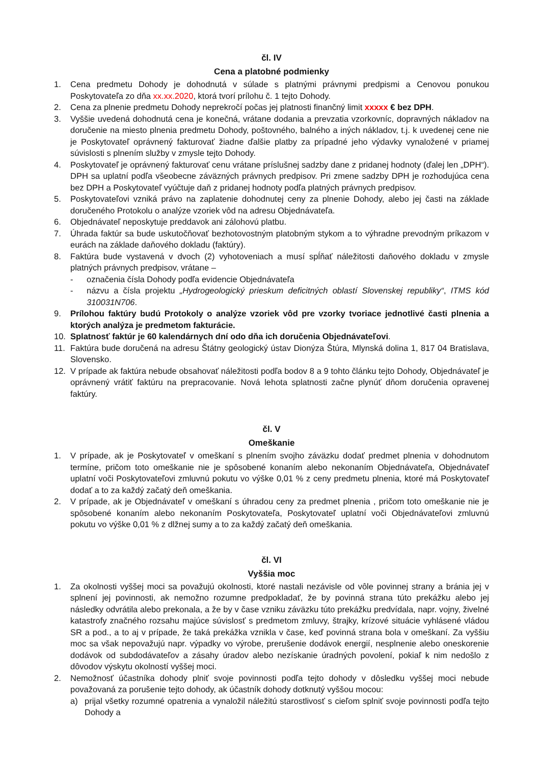čl. IV
Cena a platobné podmienky
1. Cena predmetu Dohody je dohodnutá v súlade s platnými právnymi predpismi a Cenovou ponukou Poskytovateľa zo dňa xx.xx.2020, ktorá tvorí prílohu č. 1 tejto Dohody.
2. Cena za plnenie predmetu Dohody neprekročí počas jej platnosti finančný limit xxxxx € bez DPH.
3. Vyššie uvedená dohodnutá cena je konečná, vrátane dodania a prevzatia vzorkovníc, dopravných nákladov na doručenie na miesto plnenia predmetu Dohody, poštovného, balného a iných nákladov, t.j. k uvedenej cene nie je Poskytovateľ oprávnený fakturovať žiadne ďalšie platby za prípadné jeho výdavky vynaložené v priamej súvislosti s plnením služby v zmysle tejto Dohody.
4. Poskytovateľ je oprávnený fakturovať cenu vrátane príslušnej sadzby dane z pridanej hodnoty (ďalej len „DPH“). DPH sa uplatní podľa všeobecne záväzných právnych predpisov. Pri zmene sadzby DPH je rozhodujúca cena bez DPH a Poskytovateľ vyúčtuje daň z pridanej hodnoty podľa platných právnych predpisov.
5. Poskytovateľovi vzniká právo na zaplatenie dohodnutej ceny za plnenie Dohody, alebo jej časti na základe doručeného Protokolu o analýze vzoriek vôd na adresu Objednávateľa.
6. Objednávateľ neposkytuje preddavok ani zálohovú platbu.
7. Úhrada faktúr sa bude uskutočňovať bezhotovostným platobným stykom a to výhradne prevodným príkazom v eurách na základe daňového dokladu (faktúry).
8. Faktúra bude vystavená v dvoch (2) vyhotoveniach a musí spĺňať náležitosti daňového dokladu v zmysle platných právnych predpisov, vrátane –
- označenia čísla Dohody podľa evidencie Objednávateľa
- názvu a čísla projektu „Hydrogeologický prieskum deficitných oblastí Slovenskej republiky“, ITMS kód 310031N706.
9. Prílohou faktúry budú Protokoly o analýze vzoriek vôd pre vzorky tvoriace jednotlivé časti plnenia a ktorých analýza je predmetom fakturácie.
10. Splatnosť faktúr je 60 kalendárnych dní odo dňa ich doručenia Objednávateľovi.
11. Faktúra bude doručená na adresu Štátny geologický ústav Dionýza Štúra, Mlynská dolina 1, 817 04 Bratislava, Slovensko.
12. V prípade ak faktúra nebude obsahovať náležitosti podľa bodov 8 a 9 tohto článku tejto Dohody, Objednávateľ je oprávnený vrátiť faktúru na prepracovanie. Nová lehota splatnosti začne plynúť dňom doručenia opravenej faktúry.
čl. V
Omeškanie
1. V prípade, ak je Poskytovateľ v omeškaní s plnením svojho záväzku dodať predmet plnenia v dohodnutom termíne, pričom toto omeškanie nie je spôsobené konaním alebo nekonaním Objednávateľa, Objednávateľ uplatní voči Poskytovateľovi zmluvnú pokutu vo výške 0,01 % z ceny predmetu plnenia, ktoré má Poskytovateľ dodať a to za každý začatý deň omeškania.
2. V prípade, ak je Objednávateľ v omeškaní s úhradou ceny za predmet plnenia , pričom toto omeškanie nie je spôsobené konaním alebo nekonaním Poskytovateľa, Poskytovateľ uplatní voči Objednávateľovi zmluvnú pokutu vo výške 0,01 % z dlžnej sumy a to za každý začatý deň omeškania.
čl. VI
Vyššia moc
1. Za okolnosti vyššej moci sa považujú okolnosti, ktoré nastali nezávisle od vôle povinnej strany a bránia jej v splnení jej povinnosti, ak nemožno rozumne predpokladať, že by povinná strana túto prekážku alebo jej následky odvrátila alebo prekonala, a že by v čase vzniku záväzku túto prekážku predvídala, napr. vojny, živelné katastrofy značného rozsahu majúce súvislosť s predmetom zmluvy, štrajky, krízové situácie vyhlásené vládou SR a pod., a to aj v prípade, že taká prekážka vznikla v čase, keď povinná strana bola v omeškaní. Za vyššiu moc sa však nepovažujú napr. výpadky vo výrobe, prerušenie dodávok energií, nesplnenie alebo oneskorenie dodávok od subdodávateľov a zásahy úradov alebo nezískanie úradných povolení, pokiaľ k nim nedošlo z dôvodov výskytu okolností vyššej moci.
2. Nemožnosť účastníka dohody plniť svoje povinnosti podľa tejto dohody v dôsledku vyššej moci nebude považovaná za porušenie tejto dohody, ak účastník dohody dotknutý vyššou mocou:
a) prijal všetky rozumné opatrenia a vynaložil náležitú starostlivosť s cieľom splniť svoje povinnosti podľa tejto Dohody a